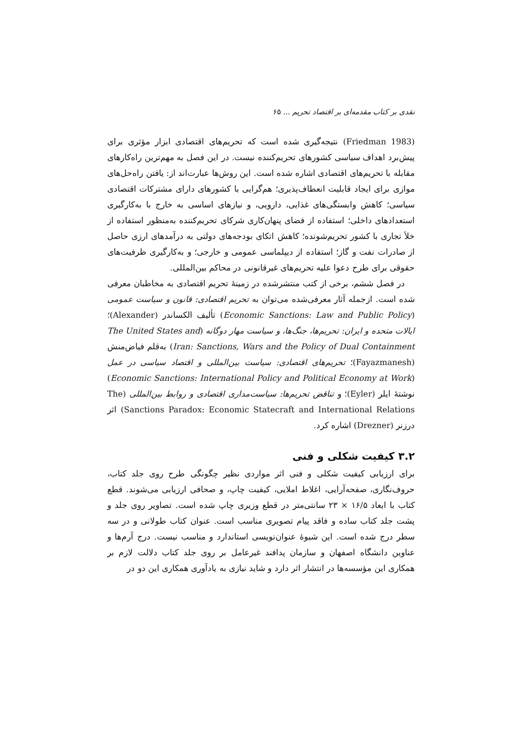نقدی بر کتاب مقدمه‌ای بر اقتصاد تحریم ... ۶۵
(Friedman 1983) نتیجه‌گیری شده است که تحریم‌های اقتصادی ابزار مؤثری برای پیش‌برد اهداف سیاسی کشورهای تحریم‌کننده نیست. در این فصل به مهم‌ترین راه‌کارهای مقابله با تحریم‌های اقتصادی اشاره شده است. این روش‌ها عبارت‌اند از: یافتن راه‌حل‌های موازی برای ایجاد قابلیت انعطاف‌پذیری؛ هم‌گرایی با کشورهای دارای مشترکات اقتصادی سیاسی؛ کاهش وابستگی‌های غذایی، دارویی، و نیازهای اساسی به خارج با به‌کارگیری استعدادهای داخلی؛ استفاده از فضای پنهان‌کاری شرکای تحریم‌کننده به‌منظور استفاده از خلأ تجاری با کشور تحریم‌شونده؛ کاهش اتکای بودجه‌های دولتی به درآمدهای ارزی حاصل از صادرات نفت و گاز؛ استفاده از دیپلماسی عمومی و خارجی؛ و به‌کارگیری ظرفیت‌های حقوقی برای طرح دعوا علیه تحریم‌های غیرقانونی در محاکم بین‌المللی.
در فصل ششم، برخی از کتب منتشرشده در زمینهٔ تحریم اقتصادی به مخاطبان معرفی شده است. ازجمله آثار معرفی‌شده می‌توان به تحریم اقتصادی: قانون و سیاست عمومی (Economic Sanctions: Law and Public Policy) تألیف الکساندر (Alexander)؛ ایالات متحده و ایران: تحریم‌ها، جنگ‌ها، و سیاست مهار دوگانه (The United States and Iran: Sanctions, Wars and the Policy of Dual Containment) به‌قلم فیاض‌منش (Fayazmanesh)؛ تحریم‌های اقتصادی: سیاست بین‌المللی و اقتصاد سیاسی در عمل (Economic Sanctions: International Policy and Political Economy at Work) نوشتهٔ ایلر (Eyler)؛ و تناقض تحریم‌ها: سیاست‌مداری اقتصادی و روابط بین‌المللی (The Sanctions Paradox: Economic Statecraft and International Relations) اثر درزنر (Drezner) اشاره کرد.
۳.۲ کیفیت شکلی و فنی
برای ارزیابی کیفیت شکلی و فنی اثر مواردی نظیر چگونگی طرح روی جلد کتاب، حروف‌نگاری، صفحه‌آرایی، اغلاط املایی، کیفیت چاپ، و صحافی ارزیابی می‌شوند. قطع کتاب با ابعاد ۱۶/۵ × ۲۳ سانتی‌متر در قطع وزیری چاپ شده است. تصاویر روی جلد و پشت جلد کتاب ساده و فاقد پیام تصویری مناسب است. عنوان کتاب طولانی و در سه سطر درج شده است. این شیوهٔ عنوان‌نویسی استاندارد و مناسب نیست. درج آرم‌ها و عناوین دانشگاه اصفهان و سازمان پدافند غیرعامل بر روی جلد کتاب دلالت لازم بر همکاری این مؤسسه‌ها در انتشار اثر دارد و شاید نیازی به یادآوری همکاری این دو در